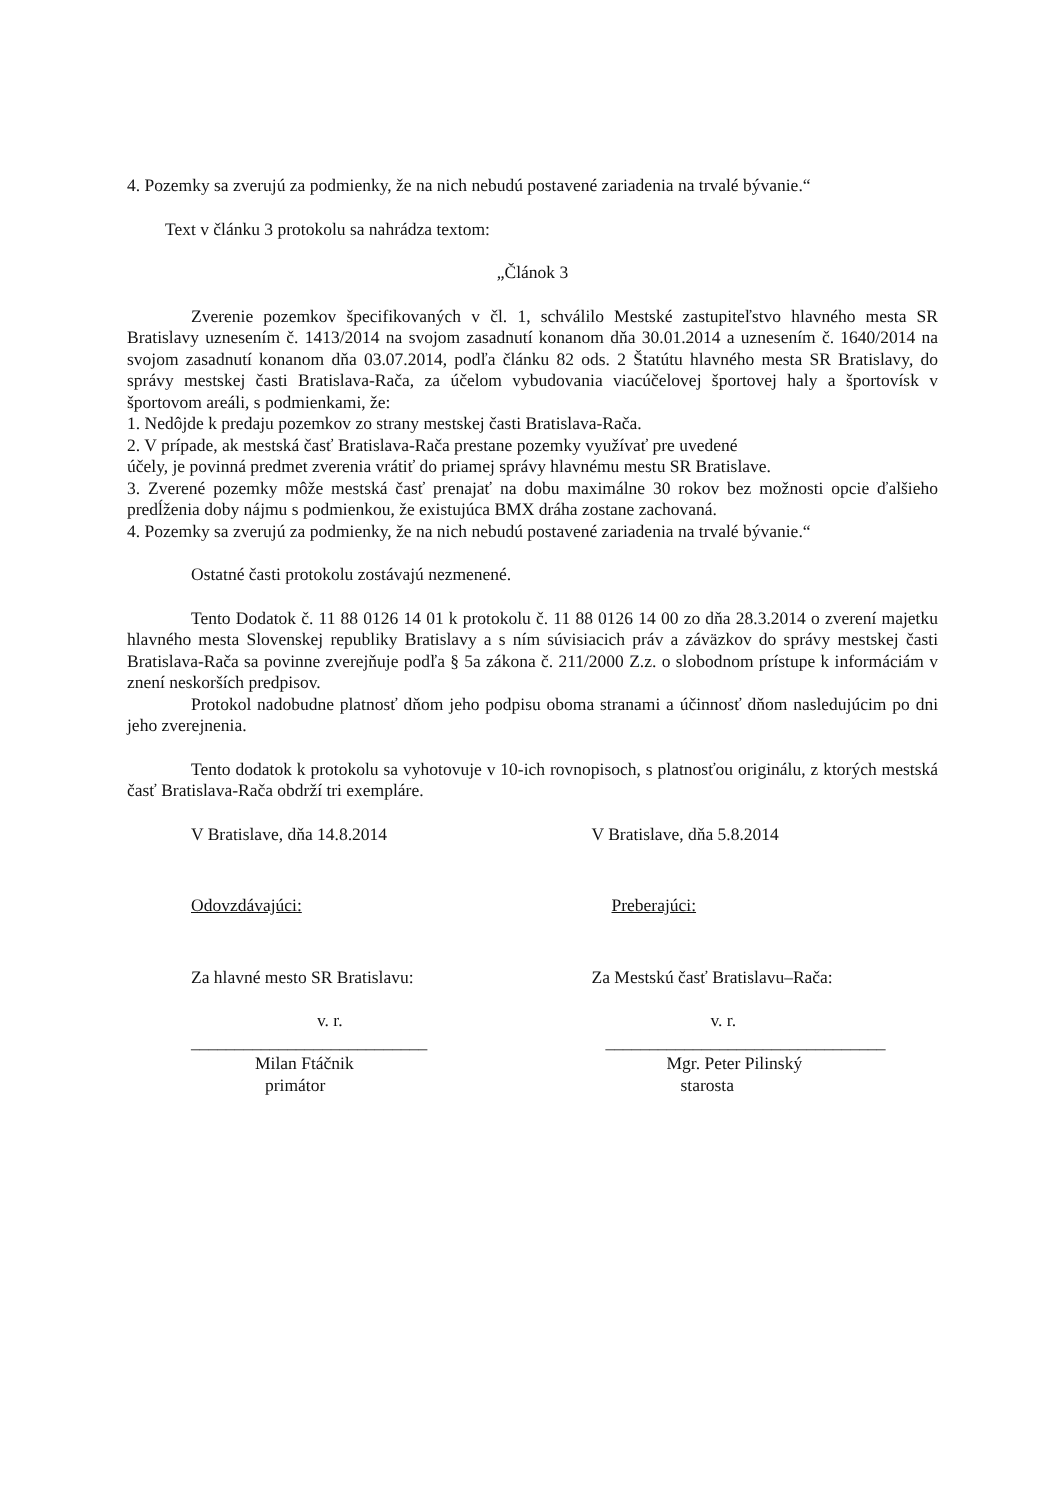4. Pozemky sa zverujú za podmienky, že na nich nebudú postavené zariadenia na trvalé bývanie.“
Text v článku 3 protokolu sa nahrádza textom:
„Článok 3
Zverenie pozemkov špecifikovaných v čl. 1, schválilo Mestské zastupiteľstvo hlavného mesta SR Bratislavy uznesením č. 1413/2014 na svojom zasadnutí konanom dňa 30.01.2014 a uznesením č. 1640/2014 na svojom zasadnutí konanom dňa 03.07.2014, podľa článku 82 ods. 2 Štatútu hlavného mesta SR Bratislavy, do správy mestskej časti Bratislava-Rača, za účelom vybudovania viacúčelovej športovej haly a športovísk v športovom areáli, s podmienkami, že:
1. Nedôjde k predaju pozemkov zo strany mestskej časti Bratislava-Rača.
2. V prípade, ak mestská časť Bratislava-Rača prestane pozemky využívať pre uvedené
účely, je povinná predmet zverenia vrátiť do priamej správy hlavnému mestu SR Bratislave.
3. Zverené pozemky môže mestská časť prenajať na dobu maximálne 30 rokov bez možnosti opcie ďalšieho predĺženia doby nájmu s podmienkou, že existujúca BMX dráha zostane zachovaná.
4. Pozemky sa zverujú za podmienky, že na nich nebudú postavené zariadenia na trvalé bývanie.“
Ostatné časti protokolu zostávajú nezmenené.
Tento Dodatok č. 11 88 0126 14 01 k protokolu č. 11 88 0126 14 00 zo dňa 28.3.2014 o zverení majetku hlavného mesta Slovenskej republiky Bratislavy a s ním súvisiacich práv a záväzkov do správy mestskej časti Bratislava-Rača sa povinne zverejňuje podľa § 5a zákona č. 211/2000 Z.z. o slobodnom prístupe k informáciám v znení neskorších predpisov.
Protokol nadobudne platnosť dňom jeho podpisu oboma stranami a účinnosť dňom nasledujúcim po dni jeho zverejnenia.
Tento dodatok k protokolu sa vyhotovuje v 10-ich rovnopisoch, s platnosťou originálu, z ktorých mestská časť Bratislava-Rača obdrží tri exempláre.
V Bratislave, dňa 14.8.2014 V Bratislave, dňa 5.8.2014
Odovzdávajúci: Preberajúci:
Za hlavné mesto SR Bratislavu: Za Mestskú časť Bratislavu–Rača:
v. r. v. r.
___________________________ ________________________________
Milan Ftáčnik Mgr. Peter Pilinský
primátor starosta